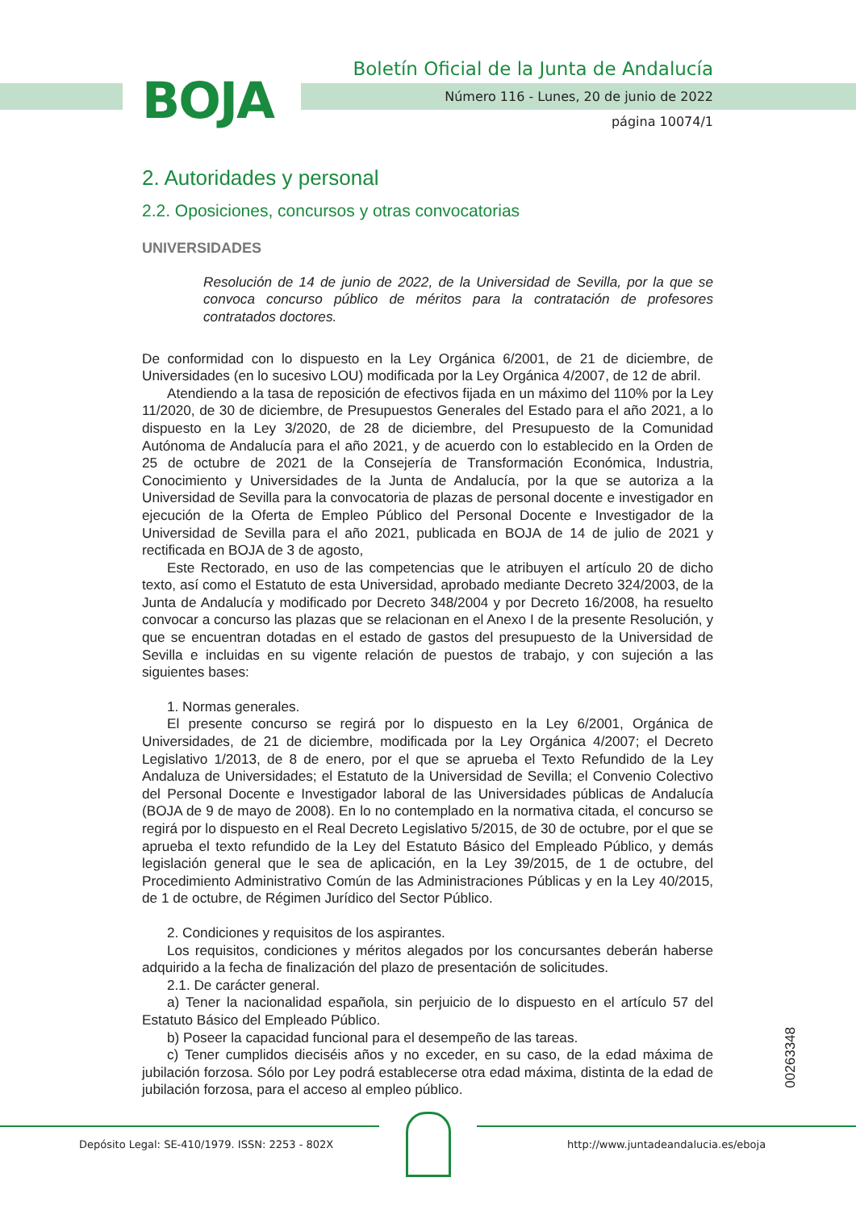BOJA
Boletín Oficial de la Junta de Andalucía
Número 116 - Lunes, 20 de junio de 2022
página 10074/1
2. Autoridades y personal
2.2. Oposiciones, concursos y otras convocatorias
UNIVERSIDADES
Resolución de 14 de junio de 2022, de la Universidad de Sevilla, por la que se convoca concurso público de méritos para la contratación de profesores contratados doctores.
De conformidad con lo dispuesto en la Ley Orgánica 6/2001, de 21 de diciembre, de Universidades (en lo sucesivo LOU) modificada por la Ley Orgánica 4/2007, de 12 de abril.
Atendiendo a la tasa de reposición de efectivos fijada en un máximo del 110% por la Ley 11/2020, de 30 de diciembre, de Presupuestos Generales del Estado para el año 2021, a lo dispuesto en la Ley 3/2020, de 28 de diciembre, del Presupuesto de la Comunidad Autónoma de Andalucía para el año 2021, y de acuerdo con lo establecido en la Orden de 25 de octubre de 2021 de la Consejería de Transformación Económica, Industria, Conocimiento y Universidades de la Junta de Andalucía, por la que se autoriza a la Universidad de Sevilla para la convocatoria de plazas de personal docente e investigador en ejecución de la Oferta de Empleo Público del Personal Docente e Investigador de la Universidad de Sevilla para el año 2021, publicada en BOJA de 14 de julio de 2021 y rectificada en BOJA de 3 de agosto,
Este Rectorado, en uso de las competencias que le atribuyen el artículo 20 de dicho texto, así como el Estatuto de esta Universidad, aprobado mediante Decreto 324/2003, de la Junta de Andalucía y modificado por Decreto 348/2004 y por Decreto 16/2008, ha resuelto convocar a concurso las plazas que se relacionan en el Anexo I de la presente Resolución, y que se encuentran dotadas en el estado de gastos del presupuesto de la Universidad de Sevilla e incluidas en su vigente relación de puestos de trabajo, y con sujeción a las siguientes bases:
1. Normas generales.
El presente concurso se regirá por lo dispuesto en la Ley 6/2001, Orgánica de Universidades, de 21 de diciembre, modificada por la Ley Orgánica 4/2007; el Decreto Legislativo 1/2013, de 8 de enero, por el que se aprueba el Texto Refundido de la Ley Andaluza de Universidades; el Estatuto de la Universidad de Sevilla; el Convenio Colectivo del Personal Docente e Investigador laboral de las Universidades públicas de Andalucía (BOJA de 9 de mayo de 2008). En lo no contemplado en la normativa citada, el concurso se regirá por lo dispuesto en el Real Decreto Legislativo 5/2015, de 30 de octubre, por el que se aprueba el texto refundido de la Ley del Estatuto Básico del Empleado Público, y demás legislación general que le sea de aplicación, en la Ley 39/2015, de 1 de octubre, del Procedimiento Administrativo Común de las Administraciones Públicas y en la Ley 40/2015, de 1 de octubre, de Régimen Jurídico del Sector Público.
2. Condiciones y requisitos de los aspirantes.
Los requisitos, condiciones y méritos alegados por los concursantes deberán haberse adquirido a la fecha de finalización del plazo de presentación de solicitudes.
2.1. De carácter general.
a) Tener la nacionalidad española, sin perjuicio de lo dispuesto en el artículo 57 del Estatuto Básico del Empleado Público.
b) Poseer la capacidad funcional para el desempeño de las tareas.
c) Tener cumplidos dieciséis años y no exceder, en su caso, de la edad máxima de jubilación forzosa. Sólo por Ley podrá establecerse otra edad máxima, distinta de la edad de jubilación forzosa, para el acceso al empleo público.
00263348
Depósito Legal: SE-410/1979. ISSN: 2253 - 802X
http://www.juntadeandalucia.es/eboja